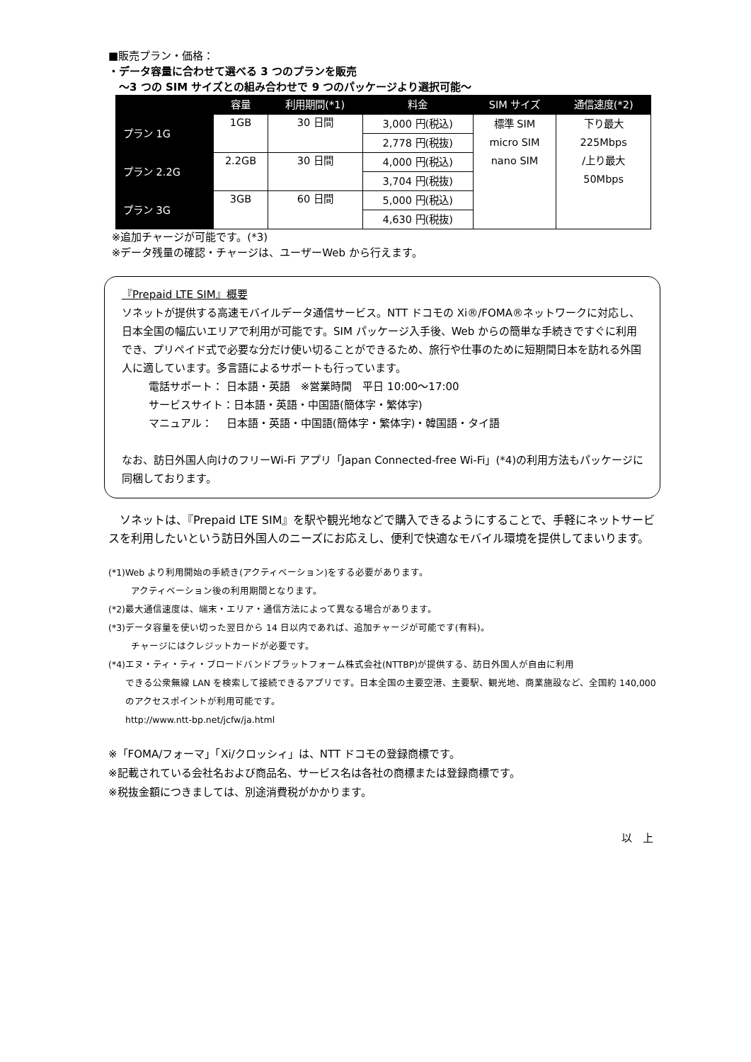■販売プラン・価格：
・データ容量に合わせて選べる 3 つのプランを販売
　～3 つの SIM サイズとの組み合わせで 9 つのパッケージより選択可能～
| | 容量 | 利用期間(*1) | 料金 | SIM サイズ | 通信速度(*2) |
| --- | --- | --- | --- | --- | --- |
| プラン 1G | 1GB | 30 日間 | 3,000 円(税込) | 標準 SIM micro SIM nano SIM | 下り最大 225Mbps /上り最大 50Mbps |
| | | | 2,778 円(税抜) | | |
| プラン 2.2G | 2.2GB | 30 日間 | 4,000 円(税込) | | |
| | | | 3,704 円(税抜) | | |
| プラン 3G | 3GB | 60 日間 | 5,000 円(税込) | | |
| | | | 4,630 円(税抜) | | |
※追加チャージが可能です。(*3)
※データ残量の確認・チャージは、ユーザーWeb から行えます。
『Prepaid LTE SIM』概要
ソネットが提供する高速モバイルデータ通信サービス。NTT ドコモの Xi®/FOMA®ネットワークに対応し、日本全国の幅広いエリアで利用が可能です。SIM パッケージ入手後、Web からの簡単な手続きですぐに利用でき、プリペイド式で必要な分だけ使い切ることができるため、旅行や仕事のために短期間日本を訪れる外国人に適しています。多言語によるサポートも行っています。
電話サポート： 日本語・英語　※営業時間　平日 10:00～17:00
サービスサイト：日本語・英語・中国語(簡体字・繁体字)
マニュアル：　 日本語・英語・中国語(簡体字・繁体字)・韓国語・タイ語
なお、訪日外国人向けのフリーWi-Fi アプリ「Japan Connected-free Wi-Fi」(*4)の利用方法もパッケージに同梱しております。
　ソネットは、『Prepaid LTE SIM』を駅や観光地などで購入できるようにすることで、手軽にネットサービスを利用したいという訪日外国人のニーズにお応えし、便利で快適なモバイル環境を提供してまいります。
(*1)Web より利用開始の手続き(アクティベーション)をする必要があります。
アクティベーション後の利用期間となります。
(*2)最大通信速度は、端末・エリア・通信方法によって異なる場合があります。
(*3)データ容量を使い切った翌日から 14 日以内であれば、追加チャージが可能です(有料)。
チャージにはクレジットカードが必要です。
(*4)エヌ・ティ・ティ・ブロードバンドプラットフォーム株式会社(NTTBP)が提供する、訪日外国人が自由に利用
できる公衆無線 LAN を検索して接続できるアプリです。日本全国の主要空港、主要駅、観光地、商業施設など、全国約 140,000 のアクセスポイントが利用可能です。
http://www.ntt-bp.net/jcfw/ja.html
※「FOMA/フォーマ」「Xi/クロッシィ」は、NTT ドコモの登録商標です。
※記載されている会社名および商品名、サービス名は各社の商標または登録商標です。
※税抜金額につきましては、別途消費税がかかります。
以　上